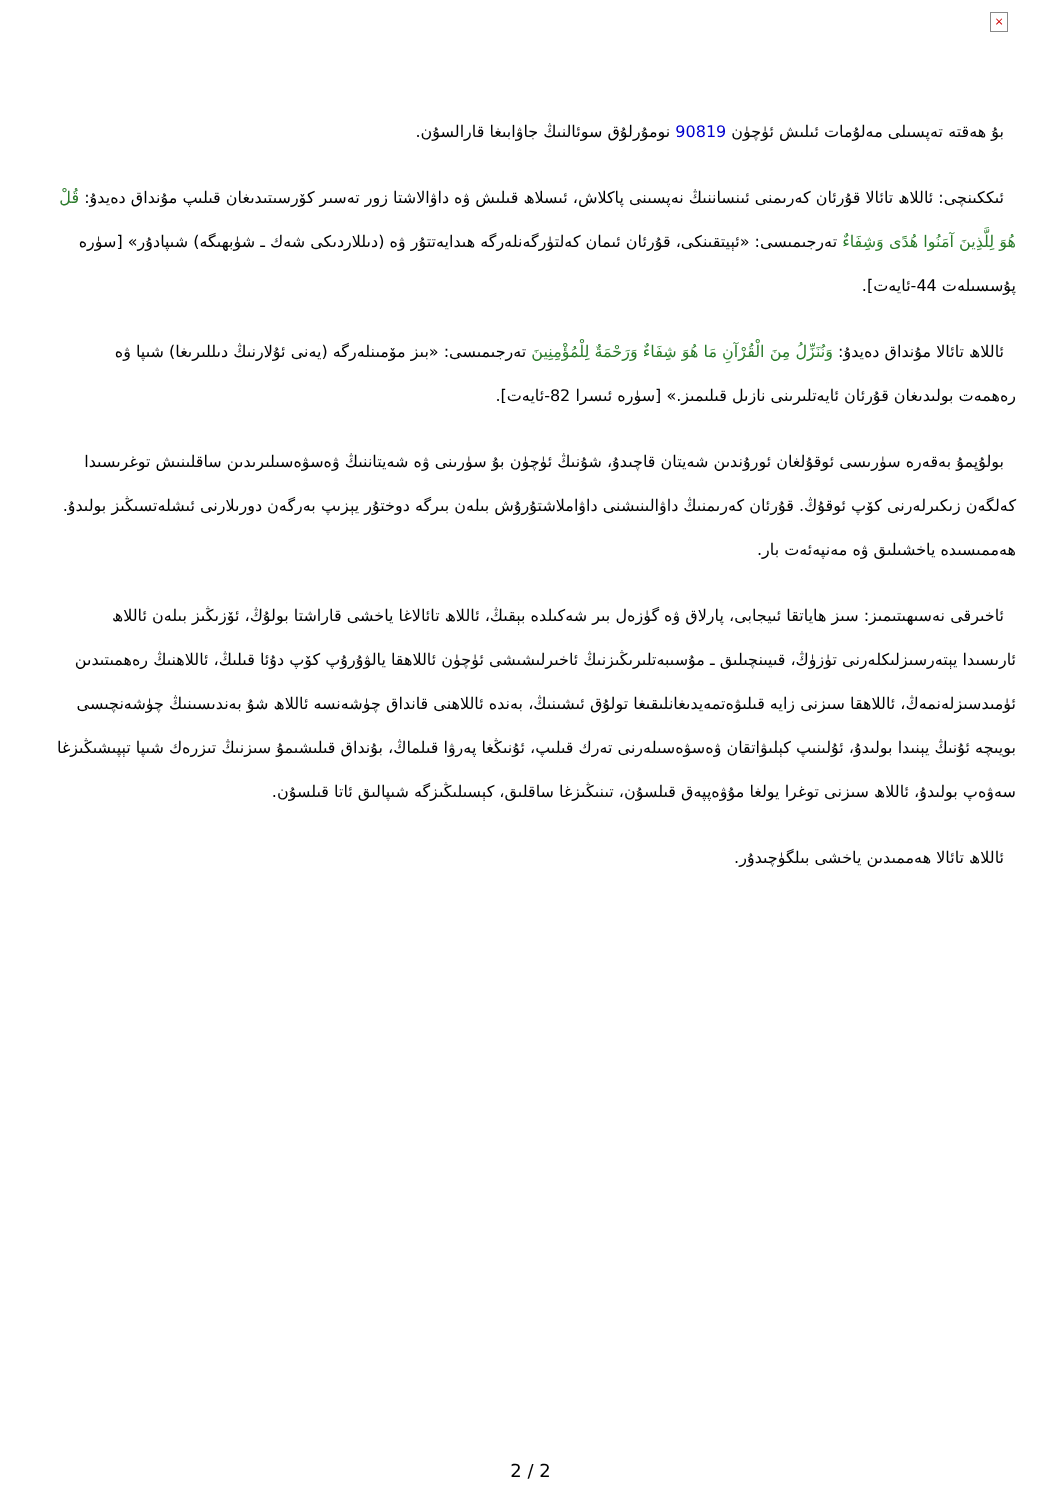×
بۇ ھەقتە تەپسىلى مەلۇمات ئىلىش ئۈچۈن 90819 نومۇرلۇق سوئالنىڭ جاۋابىغا قارالسۇن.
ئىككىنچى: ئاللاھ تائالا قۇرئان كەرىمنى ئىنساننىڭ نەپسىنى پاكلاش، ئىسلاھ قىلىش ۋە داۋالاشتا زور تەسىر كۆرسىتىدىغان قىلىپ مۇنداق دەيدۇ: قُلْ هُوَ لِلَّذِينَ آمَنُوا هُدًى وَشِفَاءٌ تەرجىمىسى: «ئېيتقىنكى، قۇرئان ئىمان كەلتۈرگەنلەرگە ھىدايەتتۇر ۋە (دىللاردىكى شەك ـ شۈبھىگە) شىپادۇر» [سۈرە پۇسسىلەت 44-ئايەت].
ئاللاھ تائالا مۇنداق دەيدۇ: وَنُنَزِّلُ مِنَ الْقُرْآنِ مَا هُوَ شِفَاءٌ وَرَحْمَةٌ لِلْمُؤْمِنِينَ تەرجىمىسى: «بىز مۆمىنلەرگە (يەنى ئۇلارنىڭ دىللىرىغا) شىپا ۋە رەھمەت بولىدىغان قۇرئان ئايەتلىرىنى نازىل قىلىمىز.» [سۈرە ئىسرا 82-ئايەت].
بولۇپمۇ بەقەرە سۈرىسى ئوقۇلغان ئورۇندىن شەيتان قاچىدۇ، شۇنىڭ ئۈچۈن بۇ سۈرىنى ۋە شەيتاننىڭ ۋەسۋەسىلىرىدىن ساقلىنىش توغرىسىدا كەلگەن زىكىرلەرنى كۆپ ئوقۇڭ. قۇرئان كەرىمنىڭ داۋالىنىشنى داۋاملاشتۇرۇش بىلەن بىرگە دوختۇر يېزىپ بەرگەن دورىلارنى ئىشلەتسىڭىز بولىدۇ. ھەممىسىدە ياخشىلىق ۋە مەنپەئەت بار.
ئاخىرقى نەسىھىتىمىز: سىز ھاياتقا ئىيجابى، پارلاق ۋە گۈزەل بىر شەكىلدە بېقىڭ، ئاللاھ تائالاغا ياخشى قاراشتا بولۇڭ، ئۆزىڭىز بىلەن ئاللاھ ئارىسىدا يېتەرسىزلىكلەرنى تۈزۈڭ، قىيىنچىلىق ـ مۇسىبەتلىرىڭىزنىڭ ئاخىرلىشىشى ئۈچۈن ئاللاھقا يالۋۇرۇپ كۆپ دۇئا قىلىڭ، ئاللاھنىڭ رەھمىتىدىن ئۈمىدسىزلەنمەڭ، ئاللاھقا سىزنى زايە قىلىۋەتمەيدىغانلىقىغا تولۇق ئىشىنىڭ، بەندە ئاللاھنى قانداق چۈشەنسە ئاللاھ شۇ بەندىسىنىڭ چۈشەنچىسى بويىچە ئۇنىڭ يېنىدا بولىدۇ، ئۇلىنىپ كېلىۋاتقان ۋەسۋەسىلەرنى تەرك قىلىپ، ئۇنىڭغا پەرۋا قىلماڭ، بۇنداق قىلىشىمۇ سىزنىڭ تىزرەك شىپا تېپىشىڭىزغا سەۋەپ بولىدۇ، ئاللاھ سىزنى توغرا يولغا مۇۋەپپەق قىلسۇن، تىنىڭىزغا ساقلىق، كېسىلىڭىزگە شىپالىق ئاتا قىلسۇن.
ئاللاھ تائالا ھەممىدىن ياخشى بىلگۈچىدۇر.
2 / 2